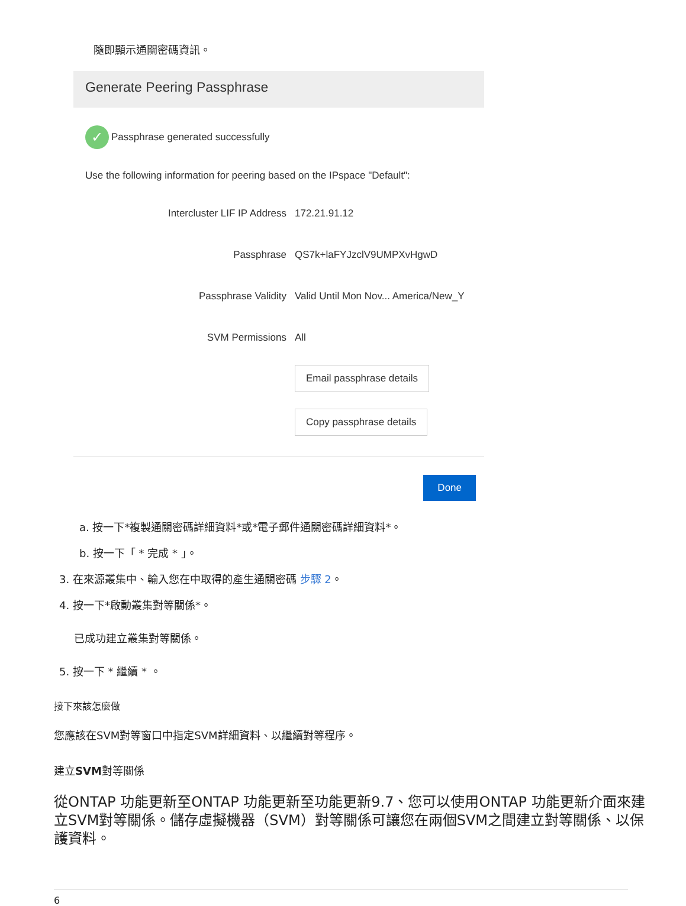隨即顯示通關密碼資訊。
Generate Peering Passphrase
✓ Passphrase generated successfully
Use the following information for peering based on the IPspace "Default":
Intercluster LIF IP Address 172.21.91.12
Passphrase QS7k+laFYJzclV9UMPXvHgwD
Passphrase Validity Valid Until Mon Nov... America/New_Y
SVM Permissions All
Email passphrase details
Copy passphrase details
Done
a. 按一下*複製通關密碼詳細資料*或*電子郵件通關密碼詳細資料*。
b. 按一下「 * 完成 * 」。
3. 在來源叢集中、輸入您在中取得的產生通關密碼 步驟 2。
4. 按一下*啟動叢集對等關係*。
已成功建立叢集對等關係。
5. 按一下 * 繼續 * 。
接下來該怎麼做
您應該在SVM對等窗口中指定SVM詳細資料、以繼續對等程序。
建立SVM對等關係
從ONTAP 功能更新至ONTAP 功能更新至功能更新9.7、您可以使用ONTAP 功能更新介面來建立SVM對等關係。儲存虛擬機器（SVM）對等關係可讓您在兩個SVM之間建立對等關係、以保護資料。
6